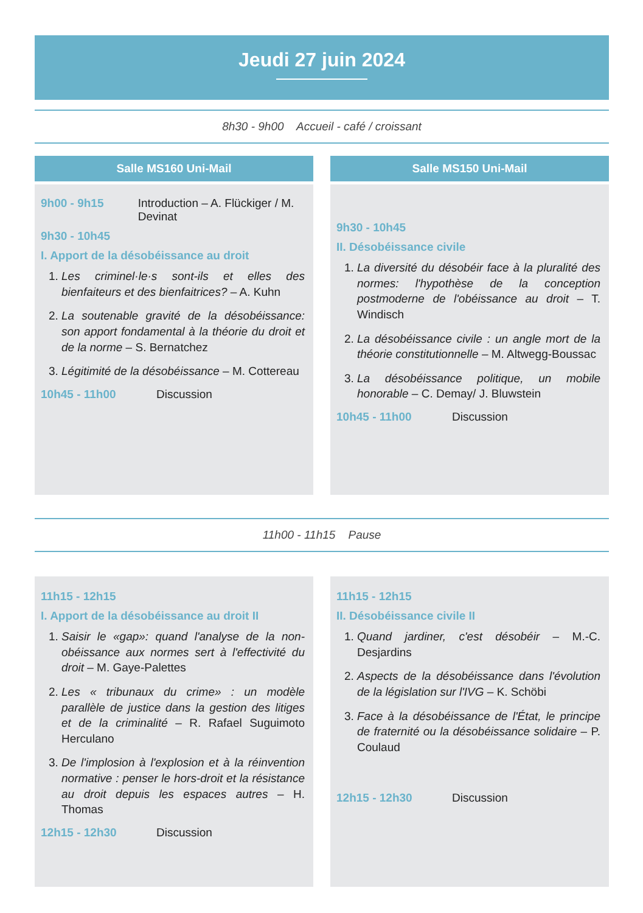Jeudi 27 juin 2024
8h30 - 9h00 Accueil - café / croissant
Salle MS160 Uni-Mail
9h00 - 9h15 Introduction – A. Flückiger / M. Devinat
9h30 - 10h45
I. Apport de la désobéissance au droit
1. Les criminel·le·s sont-ils et elles des bienfaiteurs et des bienfaitrices? – A. Kuhn
2. La soutenable gravité de la désobéissance: son apport fondamental à la théorie du droit et de la norme – S. Bernatchez
3. Légitimité de la désobéissance – M. Cottereau
10h45 - 11h00 Discussion
Salle MS150 Uni-Mail
9h30 - 10h45
II. Désobéissance civile
1. La diversité du désobéir face à la pluralité des normes: l'hypothèse de la conception postmoderne de l'obéissance au droit – T. Windisch
2. La désobéissance civile : un angle mort de la théorie constitutionnelle – M. Altwegg-Boussac
3. La désobéissance politique, un mobile honorable – C. Demay/ J. Bluwstein
10h45 - 11h00 Discussion
11h00 - 11h15 Pause
11h15 - 12h15
I. Apport de la désobéissance au droit II
1. Saisir le «gap»: quand l'analyse de la non-obéissance aux normes sert à l'effectivité du droit – M. Gaye-Palettes
2. Les « tribunaux du crime» : un modèle parallèle de justice dans la gestion des litiges et de la criminalité – R. Rafael Suguimoto Herculano
3. De l'implosion à l'explosion et à la réinvention normative : penser le hors-droit et la résistance au droit depuis les espaces autres – H. Thomas
12h15 - 12h30 Discussion
11h15 - 12h15
II. Désobéissance civile II
1. Quand jardiner, c'est désobéir – M.-C. Desjardins
2. Aspects de la désobéissance dans l'évolution de la législation sur l'IVG – K. Schöbi
3. Face à la désobéissance de l'État, le principe de fraternité ou la désobéissance solidaire – P. Coulaud
12h15 - 12h30 Discussion